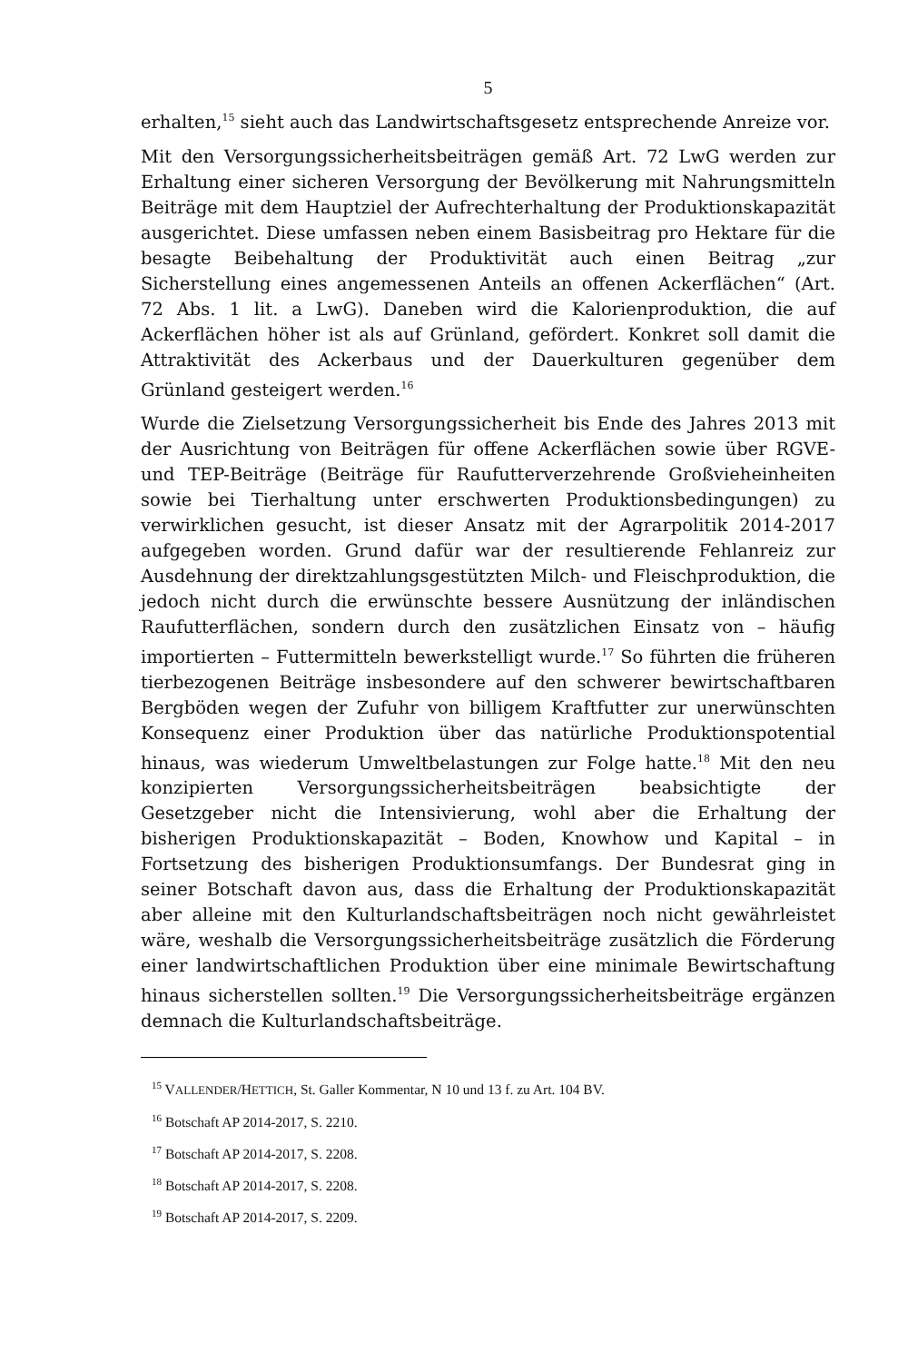5
erhalten,<sup>15</sup> sieht auch das Landwirtschaftsgesetz entsprechende Anreize vor.
Mit den Versorgungssicherheitsbeiträgen gemäß Art. 72 LwG werden zur Erhaltung einer sicheren Versorgung der Bevölkerung mit Nahrungsmitteln Beiträge mit dem Hauptziel der Aufrechterhaltung der Produktionskapazität ausgerichtet. Diese umfassen neben einem Basisbeitrag pro Hektare für die besagte Beibehaltung der Produktivität auch einen Beitrag „zur Sicherstellung eines angemessenen Anteils an offenen Ackerflächen“ (Art. 72 Abs. 1 lit. a LwG). Daneben wird die Kalorienproduktion, die auf Ackerflächen höher ist als auf Grünland, gefördert. Konkret soll damit die Attraktivität des Ackerbaus und der Dauerkulturen gegenüber dem Grünland gesteigert werden.<sup>16</sup>
Wurde die Zielsetzung Versorgungssicherheit bis Ende des Jahres 2013 mit der Ausrichtung von Beiträgen für offene Ackerflächen sowie über RGVE- und TEP-Beiträge (Beiträge für Raufutterverzehrende Großvieheinheiten sowie bei Tierhaltung unter erschwerten Produktionsbedingungen) zu verwirklichen gesucht, ist dieser Ansatz mit der Agrarpolitik 2014-2017 aufgegeben worden. Grund dafür war der resultierende Fehlanreiz zur Ausdehnung der direktzahlungsgestützten Milch- und Fleischproduktion, die jedoch nicht durch die erwünschte bessere Ausnützung der inländischen Raufutterflächen, sondern durch den zusätzlichen Einsatz von – häufig importierten – Futtermitteln bewerkstelligt wurde.<sup>17</sup> So führten die früheren tierbezogenen Beiträge insbesondere auf den schwerer bewirtschaftbaren Bergböden wegen der Zufuhr von billigem Kraftfutter zur unerwünschten Konsequenz einer Produktion über das natürliche Produktionspotential hinaus, was wiederum Umweltbelastungen zur Folge hatte.<sup>18</sup> Mit den neu konzipierten Versorgungssicherheitsbeiträgen beabsichtigte der Gesetzgeber nicht die Intensivierung, wohl aber die Erhaltung der bisherigen Produktionskapazität – Boden, Knowhow und Kapital – in Fortsetzung des bisherigen Produktionsumfangs. Der Bundesrat ging in seiner Botschaft davon aus, dass die Erhaltung der Produktionskapazität aber alleine mit den Kulturlandschaftsbeiträgen noch nicht gewährleistet wäre, weshalb die Versorgungssicherheitsbeiträge zusätzlich die Förderung einer landwirtschaftlichen Produktion über eine minimale Bewirtschaftung hinaus sicherstellen sollten.<sup>19</sup> Die Versorgungssicherheitsbeiträge ergänzen demnach die Kulturlandschaftsbeiträge.
<sup>15</sup> VALLENDER/HETTICH, St. Galler Kommentar, N 10 und 13 f. zu Art. 104 BV.
<sup>16</sup> Botschaft AP 2014-2017, S. 2210.
<sup>17</sup> Botschaft AP 2014-2017, S. 2208.
<sup>18</sup> Botschaft AP 2014-2017, S. 2208.
<sup>19</sup> Botschaft AP 2014-2017, S. 2209.